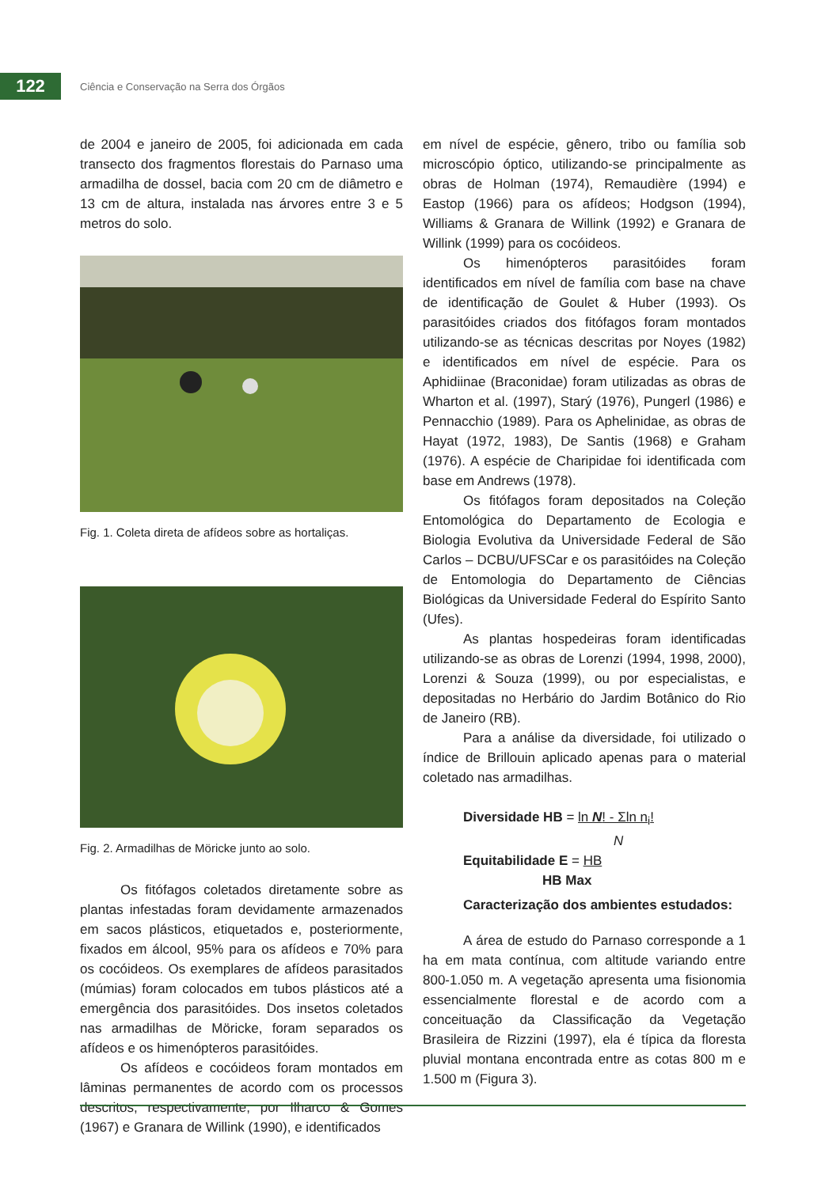122
Ciência e Conservação na Serra dos Órgãos
de 2004 e janeiro de 2005, foi adicionada em cada transecto dos fragmentos florestais do Parnaso uma armadilha de dossel, bacia com 20 cm de diâmetro e 13 cm de altura, instalada nas árvores entre 3 e 5 metros do solo.
Fig. 1. Coleta direta de afídeos sobre as hortaliças.
Fig. 2. Armadilhas de Möricke junto ao solo.
Os fitófagos coletados diretamente sobre as plantas infestadas foram devidamente armazenados em sacos plásticos, etiquetados e, posteriormente, fixados em álcool, 95% para os afídeos e 70% para os cocóideos. Os exemplares de afídeos parasitados (múmias) foram colocados em tubos plásticos até a emergência dos parasitóides. Dos insetos coletados nas armadilhas de Möricke, foram separados os afídeos e os himenópteros parasitóides.
Os afídeos e cocóideos foram montados em lâminas permanentes de acordo com os processos descritos, respectivamente, por Ilharco & Gomes (1967) e Granara de Willink (1990), e identificados
em nível de espécie, gênero, tribo ou família sob microscópio óptico, utilizando-se principalmente as obras de Holman (1974), Remaudière (1994) e Eastop (1966) para os afídeos; Hodgson (1994), Williams & Granara de Willink (1992) e Granara de Willink (1999) para os cocóideos.
Os himenópteros parasitóides foram identificados em nível de família com base na chave de identificação de Goulet & Huber (1993). Os parasitóides criados dos fitófagos foram montados utilizando-se as técnicas descritas por Noyes (1982) e identificados em nível de espécie. Para os Aphidiinae (Braconidae) foram utilizadas as obras de Wharton et al. (1997), Starý (1976), Pungerl (1986) e Pennacchio (1989). Para os Aphelinidae, as obras de Hayat (1972, 1983), De Santis (1968) e Graham (1976). A espécie de Charipidae foi identificada com base em Andrews (1978).
Os fitófagos foram depositados na Coleção Entomológica do Departamento de Ecologia e Biologia Evolutiva da Universidade Federal de São Carlos – DCBU/UFSCar e os parasitóides na Coleção de Entomologia do Departamento de Ciências Biológicas da Universidade Federal do Espírito Santo (Ufes).
As plantas hospedeiras foram identificadas utilizando-se as obras de Lorenzi (1994, 1998, 2000), Lorenzi & Souza (1999), ou por especialistas, e depositadas no Herbário do Jardim Botânico do Rio de Janeiro (RB).
Para a análise da diversidade, foi utilizado o índice de Brillouin aplicado apenas para o material coletado nas armadilhas.
Diversidade HB = ln N! - Σln n<sub>i</sub>!
N
Equitabilidade E = HB
HB Max
Caracterização dos ambientes estudados:
A área de estudo do Parnaso corresponde a 1 ha em mata contínua, com altitude variando entre 800-1.050 m. A vegetação apresenta uma fisionomia essencialmente florestal e de acordo com a conceituação da Classificação da Vegetação Brasileira de Rizzini (1997), ela é típica da floresta pluvial montana encontrada entre as cotas 800 m e 1.500 m (Figura 3).